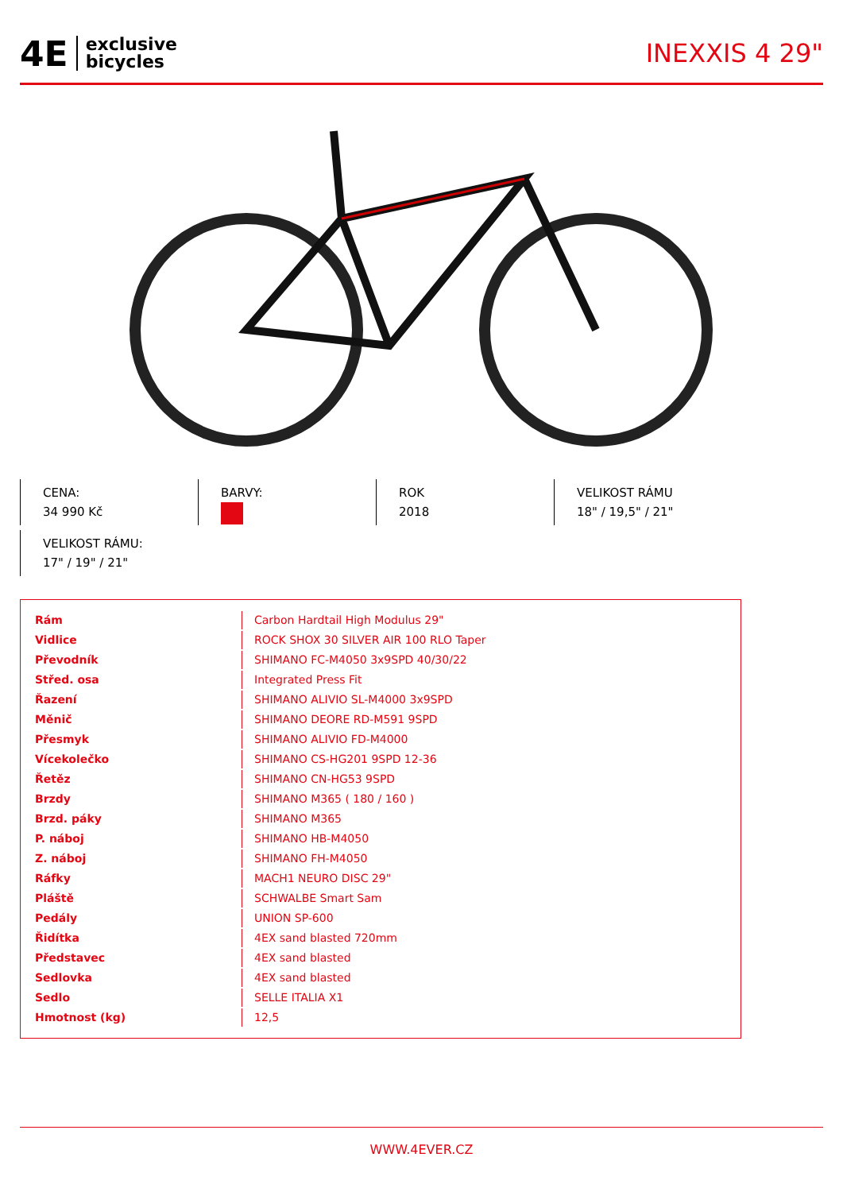4E exclusive
bicycles
INEXXIS 4 29"
CENA:
34 990 Kč
BARVY:
ROK
2018
VELIKOST RÁMU
18" / 19,5" / 21"
VELIKOST RÁMU:
17" / 19" / 21"
| Rám | Carbon Hardtail High Modulus 29" |
| Vidlice | ROCK SHOX 30 SILVER AIR 100 RLO Taper |
| Převodník | SHIMANO FC-M4050 3x9SPD 40/30/22 |
| Střed. osa | Integrated Press Fit |
| Řazení | SHIMANO ALIVIO SL-M4000 3x9SPD |
| Měnič | SHIMANO DEORE RD-M591 9SPD |
| Přesmyk | SHIMANO ALIVIO FD-M4000 |
| Vícekolečko | SHIMANO CS-HG201 9SPD 12-36 |
| Řetěz | SHIMANO CN-HG53 9SPD |
| Brzdy | SHIMANO M365 ( 180 / 160 ) |
| Brzd. páky | SHIMANO M365 |
| P. náboj | SHIMANO HB-M4050 |
| Z. náboj | SHIMANO FH-M4050 |
| Ráfky | MACH1 NEURO DISC 29" |
| Pláště | SCHWALBE Smart Sam |
| Pedály | UNION SP-600 |
| Řidítka | 4EX sand blasted 720mm |
| Představec | 4EX sand blasted |
| Sedlovka | 4EX sand blasted |
| Sedlo | SELLE ITALIA X1 |
| Hmotnost (kg) | 12,5 |
WWW.4EVER.CZ